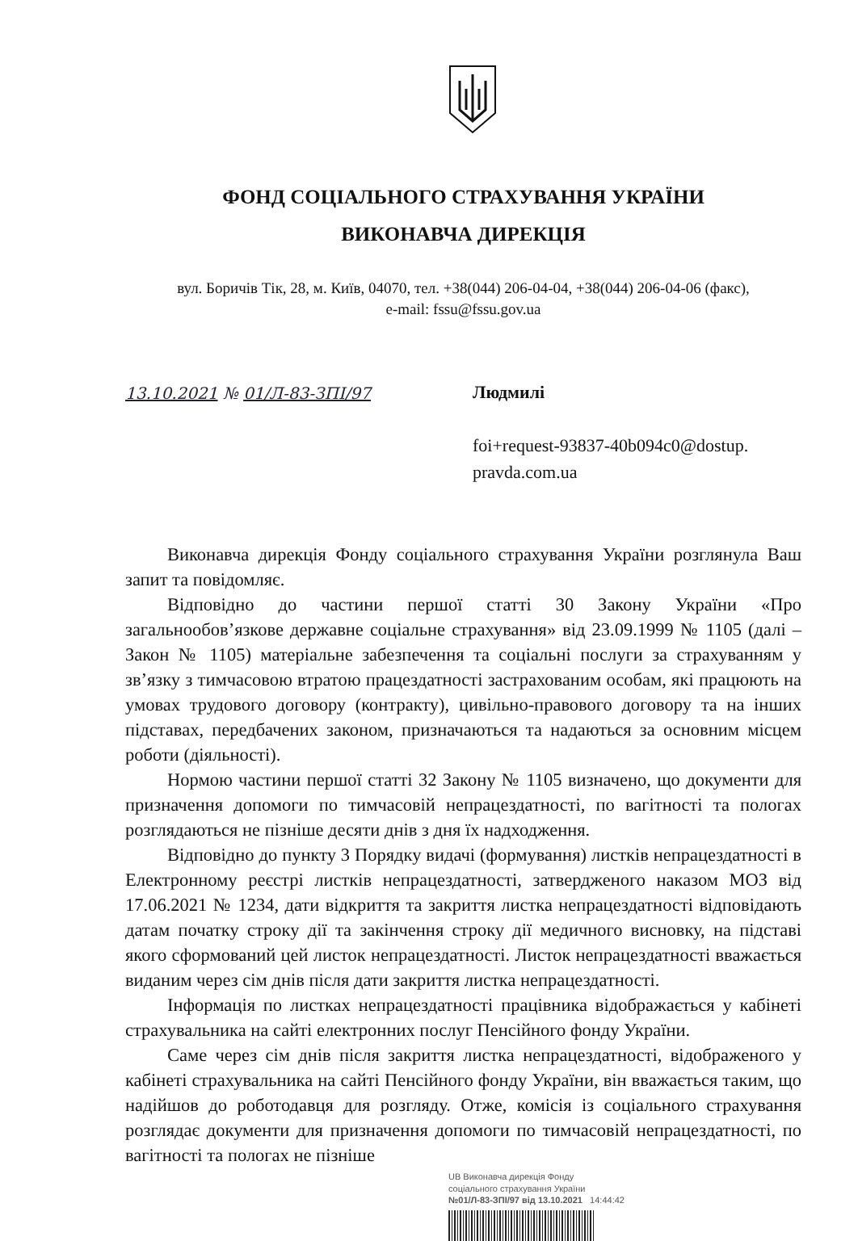ФОНД СОЦІАЛЬНОГО СТРАХУВАННЯ УКРАЇНИ
ВИКОНАВЧА ДИРЕКЦІЯ
вул. Боричів Тік, 28, м. Київ, 04070, тел. +38(044) 206-04-04, +38(044) 206-04-06 (факс),
e-mail: fssu@fssu.gov.ua
13.10.2021 № 01/Л-83-ЗПІ/97
Людмилі
foi+request-93837-40b094c0@dostup.
pravda.com.ua
Виконавча дирекція Фонду соціального страхування України розглянула Ваш запит та повідомляє.
Відповідно до частини першої статті 30 Закону України «Про загальнообов’язкове державне соціальне страхування» від 23.09.1999 № 1105 (далі – Закон № 1105) матеріальне забезпечення та соціальні послуги за страхуванням у зв’язку з тимчасовою втратою працездатності застрахованим особам, які працюють на умовах трудового договору (контракту), цивільно-правового договору та на інших підставах, передбачених законом, призначаються та надаються за основним місцем роботи (діяльності).
Нормою частини першої статті 32 Закону № 1105 визначено, що документи для призначення допомоги по тимчасовій непрацездатності, по вагітності та пологах розглядаються не пізніше десяти днів з дня їх надходження.
Відповідно до пункту 3 Порядку видачі (формування) листків непрацездатності в Електронному реєстрі листків непрацездатності, затвердженого наказом МОЗ від 17.06.2021 № 1234, дати відкриття та закриття листка непрацездатності відповідають датам початку строку дії та закінчення строку дії медичного висновку, на підставі якого сформований цей листок непрацездатності. Листок непрацездатності вважається виданим через сім днів після дати закриття листка непрацездатності.
Інформація по листках непрацездатності працівника відображається у кабінеті страхувальника на сайті електронних послуг Пенсійного фонду України.
Саме через сім днів після закриття листка непрацездатності, відображеного у кабінеті страхувальника на сайті Пенсійного фонду України, він вважається таким, що надійшов до роботодавця для розгляду. Отже, комісія із соціального страхування розглядає документи для призначення допомоги по тимчасовій непрацездатності, по вагітності та пологах не пізніше
UB Виконавча дирекція Фонду
соціального страхування України
№01/Л-83-ЗПІ/97 від 13.10.2021 14:44:42